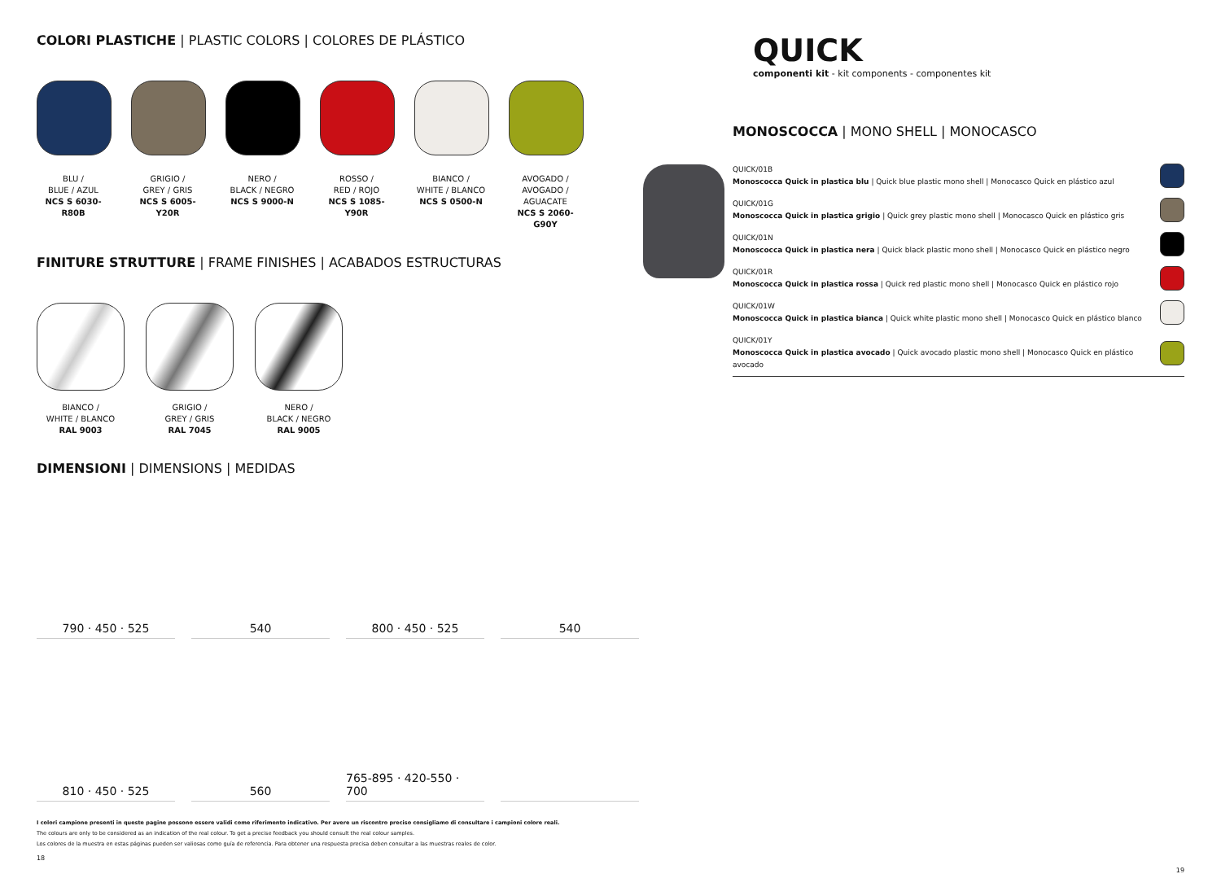COLORI PLASTICHE | PLASTIC COLORS | COLORES DE PLÁSTICO
BLU /
BLUE / AZUL
NCS S 6030-R80B
GRIGIO /
GREY / GRIS
NCS S 6005-Y20R
NERO /
BLACK / NEGRO
NCS S 9000-N
ROSSO /
RED / ROJO
NCS S 1085-Y90R
BIANCO /
WHITE / BLANCO
NCS S 0500-N
AVOGADO /
AVOGADO / AGUACATE
NCS S 2060-G90Y
FINITURE STRUTTURE | FRAME FINISHES | ACABADOS ESTRUCTURAS
BIANCO /
WHITE / BLANCO
RAL 9003
GRIGIO /
GREY / GRIS
RAL 7045
NERO /
BLACK / NEGRO
RAL 9005
DIMENSIONI | DIMENSIONS | MEDIDAS
790 · 450 · 525
540
800 · 450 · 525
540
810 · 450 · 525
560
765-895 · 420-550 · 700
I colori campione presenti in queste pagine possono essere validi come riferimento indicativo. Per avere un riscontro preciso consigliamo di consultare i campioni colore reali.
The colours are only to be considered as an indication of the real colour. To get a precise feedback you should consult the real colour samples.
Los colores de la muestra en estas páginas pueden ser valiosas como guía de referencia. Para obtener una respuesta precisa deben consultar a las muestras reales de color.
18
QUICK
componenti kit - kit components - componentes kit
MONOSCOCCA | MONO SHELL | MONOCASCO
QUICK/01B
Monoscocca Quick in plastica blu | Quick blue plastic mono shell | Monocasco Quick en plástico azul
QUICK/01G
Monoscocca Quick in plastica grigio | Quick grey plastic mono shell | Monocasco Quick en plástico gris
QUICK/01N
Monoscocca Quick in plastica nera | Quick black plastic mono shell | Monocasco Quick en plástico negro
QUICK/01R
Monoscocca Quick in plastica rossa | Quick red plastic mono shell | Monocasco Quick en plástico rojo
QUICK/01W
Monoscocca Quick in plastica bianca | Quick white plastic mono shell | Monocasco Quick en plástico blanco
QUICK/01Y
Monoscocca Quick in plastica avocado | Quick avocado plastic mono shell | Monocasco Quick en plástico avocado
19